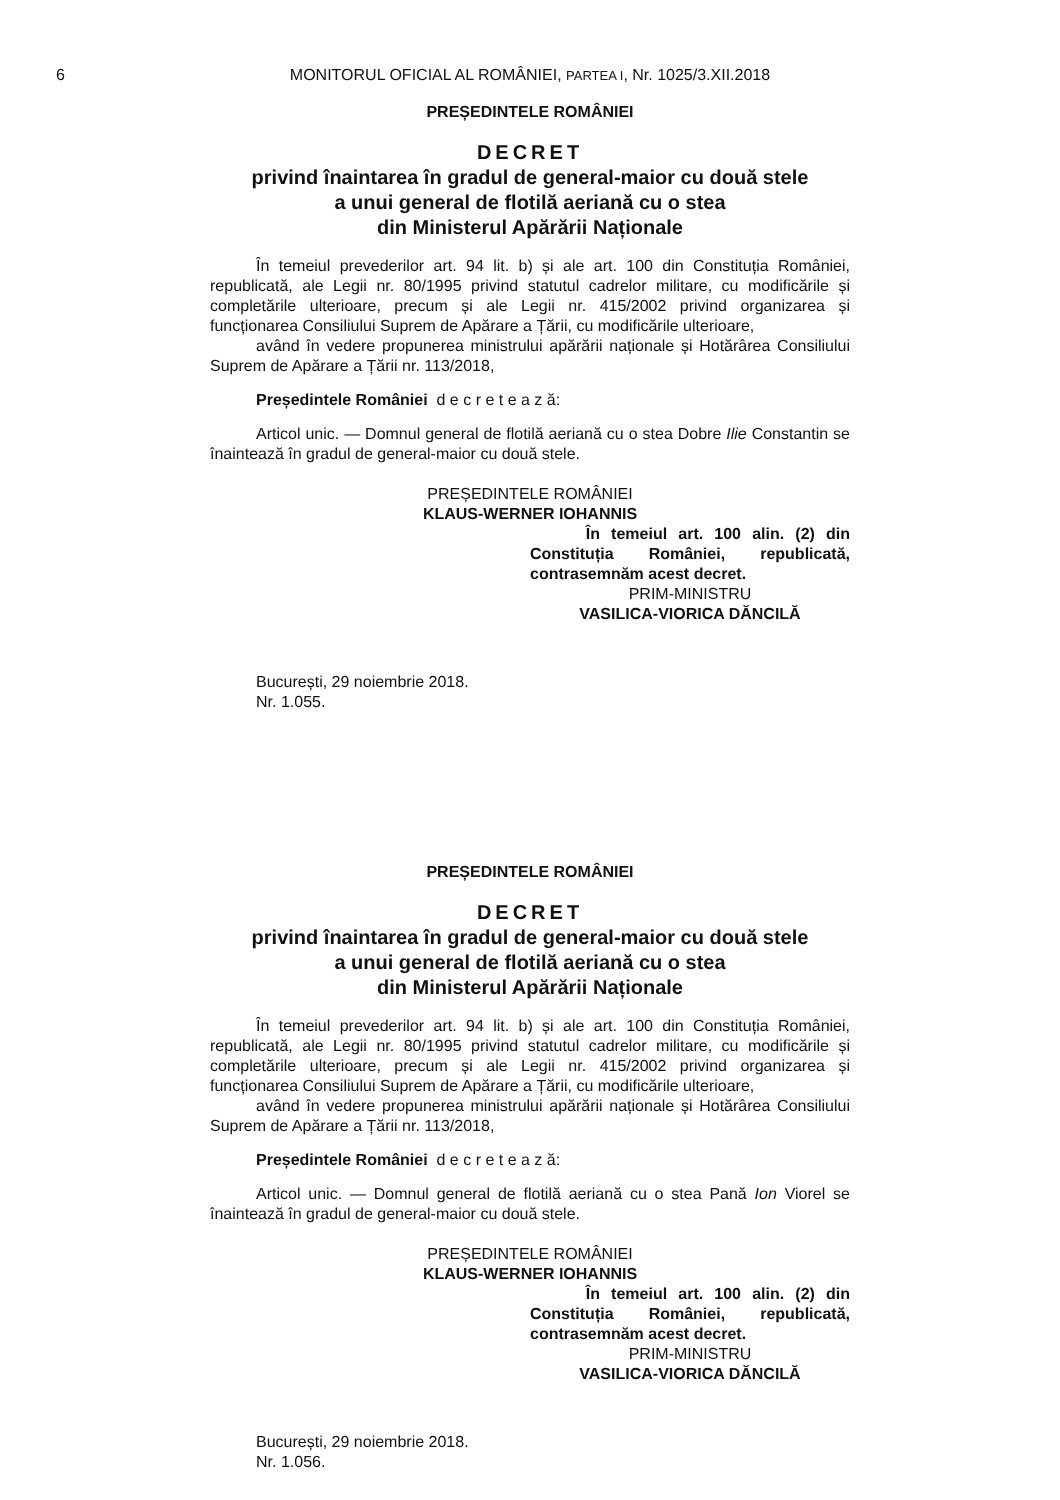6 MONITORUL OFICIAL AL ROMÂNIEI, PARTEA I, Nr. 1025/3.XII.2018
PREȘEDINTELE ROMÂNIEI
DECRET
privind înaintarea în gradul de general-maior cu două stele
a unui general de flotilă aeriană cu o stea
din Ministerul Apărării Naționale
În temeiul prevederilor art. 94 lit. b) și ale art. 100 din Constituția României, republicată, ale Legii nr. 80/1995 privind statutul cadrelor militare, cu modificările și completările ulterioare, precum și ale Legii nr. 415/2002 privind organizarea și funcționarea Consiliului Suprem de Apărare a Țării, cu modificările ulterioare,
având în vedere propunerea ministrului apărării naționale și Hotărârea Consiliului Suprem de Apărare a Țării nr. 113/2018,
Președintele României d e c r e t e a z ă:
Articol unic. — Domnul general de flotilă aeriană cu o stea Dobre Ilie Constantin se înaintează în gradul de general-maior cu două stele.
PREȘEDINTELE ROMÂNIEI
KLAUS-WERNER IOHANNIS
În temeiul art. 100 alin. (2) din Constituția României, republicată, contrasemnăm acest decret.
PRIM-MINISTRU
VASILICA-VIORICA DĂNCILĂ
București, 29 noiembrie 2018.
Nr. 1.055.
PREȘEDINTELE ROMÂNIEI
DECRET
privind înaintarea în gradul de general-maior cu două stele
a unui general de flotilă aeriană cu o stea
din Ministerul Apărării Naționale
În temeiul prevederilor art. 94 lit. b) și ale art. 100 din Constituția României, republicată, ale Legii nr. 80/1995 privind statutul cadrelor militare, cu modificările și completările ulterioare, precum și ale Legii nr. 415/2002 privind organizarea și funcționarea Consiliului Suprem de Apărare a Țării, cu modificările ulterioare,
având în vedere propunerea ministrului apărării naționale și Hotărârea Consiliului Suprem de Apărare a Țării nr. 113/2018,
Președintele României d e c r e t e a z ă:
Articol unic. — Domnul general de flotilă aeriană cu o stea Pană Ion Viorel se înaintează în gradul de general-maior cu două stele.
PREȘEDINTELE ROMÂNIEI
KLAUS-WERNER IOHANNIS
În temeiul art. 100 alin. (2) din Constituția României, republicată, contrasemnăm acest decret.
PRIM-MINISTRU
VASILICA-VIORICA DĂNCILĂ
București, 29 noiembrie 2018.
Nr. 1.056.